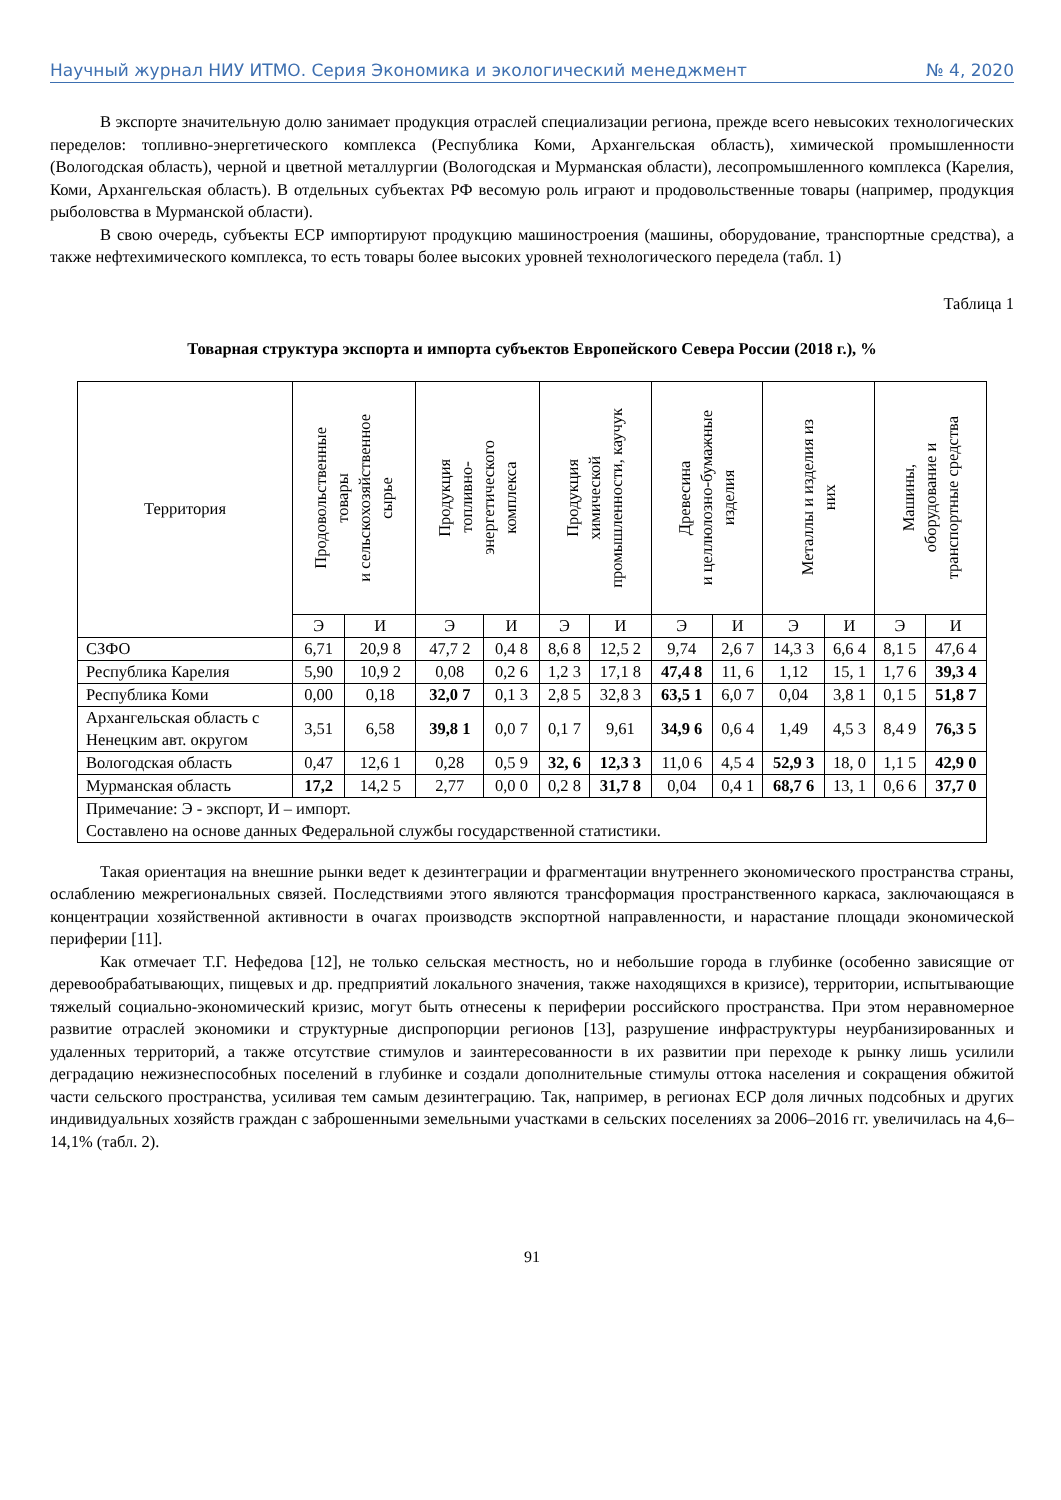Научный журнал НИУ ИТМО. Серия Экономика и экологический менеджмент № 4, 2020
В экспорте значительную долю занимает продукция отраслей специализации региона, прежде всего невысоких технологических переделов: топливно-энергетического комплекса (Республика Коми, Архангельская область), химической промышленности (Вологодская область), черной и цветной металлургии (Вологодская и Мурманская области), лесопромышленного комплекса (Карелия, Коми, Архангельская область). В отдельных субъектах РФ весомую роль играют и продовольственные товары (например, продукция рыболовства в Мурманской области).
В свою очередь, субъекты ЕСР импортируют продукцию машиностроения (машины, оборудование, транспортные средства), а также нефтехимического комплекса, то есть товары более высоких уровней технологического передела (табл. 1)
Таблица 1
Товарная структура экспорта и импорта субъектов Европейского Севера России (2018 г.), %
| Территория | Продовольственные товары и сельскохозяйственное сырье | | Продукция топливно- энергетического комплекса | | Продукция химической промышленности, каучук | | Древесина и целлюлозно-бумажные изделия | | Металлы и изделия из них | | Машины, оборудование и транспортные средства | |
| --- | --- | --- | --- | --- | --- | --- | --- | --- | --- | --- | --- | --- |
| | Э | И | Э | И | Э | И | Э | И | Э | И | Э | И |
| СЗФО | 6,71 | 20,9 8 | 47,7 2 | 0,4 8 | 8,6 8 | 12,5 2 | 9,74 | 2,6 7 | 14,3 3 | 6,6 4 | 8,1 5 | 47,6 4 |
| Республика Карелия | 5,90 | 10,9 2 | 0,08 | 0,2 6 | 1,2 3 | 17,1 8 | 47,4 8 | 11, 6 | 1,12 | 15, 1 | 1,7 6 | 39,3 4 |
| Республика Коми | 0,00 | 0,18 | 32,0 7 | 0,1 3 | 2,8 5 | 32,8 3 | 63,5 1 | 6,0 7 | 0,04 | 3,8 1 | 0,1 5 | 51,8 7 |
| Архангельская область с Ненецким авт. округом | 3,51 | 6,58 | 39,8 1 | 0,0 7 | 0,1 7 | 9,61 | 34,9 6 | 0,6 4 | 1,49 | 4,5 3 | 8,4 9 | 76,3 5 |
| Вологодская область | 0,47 | 12,6 1 | 0,28 | 0,5 9 | 32, 6 | 12,3 3 | 11,0 6 | 4,5 4 | 52,9 3 | 18, 0 | 1,1 5 | 42,9 0 |
| Мурманская область | 17,2 | 14,2 5 | 2,77 | 0,0 0 | 0,2 8 | 31,7 8 | 0,04 | 0,4 1 | 68,7 6 | 13, 1 | 0,6 6 | 37,7 0 |
| Примечание: Э - экспорт, И – импорт. Составлено на основе данных Федеральной службы государственной статистики. | | | | | | | | | | | | |
Такая ориентация на внешние рынки ведет к дезинтеграции и фрагментации внутреннего экономического пространства страны, ослаблению межрегиональных связей. Последствиями этого являются трансформация пространственного каркаса, заключающаяся в концентрации хозяйственной активности в очагах производств экспортной направленности, и нарастание площади экономической периферии [11].
Как отмечает Т.Г. Нефедова [12], не только сельская местность, но и небольшие города в глубинке (особенно зависящие от деревообрабатывающих, пищевых и др. предприятий локального значения, также находящихся в кризисе), территории, испытывающие тяжелый социально-экономический кризис, могут быть отнесены к периферии российского пространства. При этом неравномерное развитие отраслей экономики и структурные диспропорции регионов [13], разрушение инфраструктуры неурбанизированных и удаленных территорий, а также отсутствие стимулов и заинтересованности в их развитии при переходе к рынку лишь усилили деградацию нежизнеспособных поселений в глубинке и создали дополнительные стимулы оттока населения и сокращения обжитой части сельского пространства, усиливая тем самым дезинтеграцию. Так, например, в регионах ЕСР доля личных подсобных и других индивидуальных хозяйств граждан с заброшенными земельными участками в сельских поселениях за 2006–2016 гг. увеличилась на 4,6–14,1% (табл. 2).
91